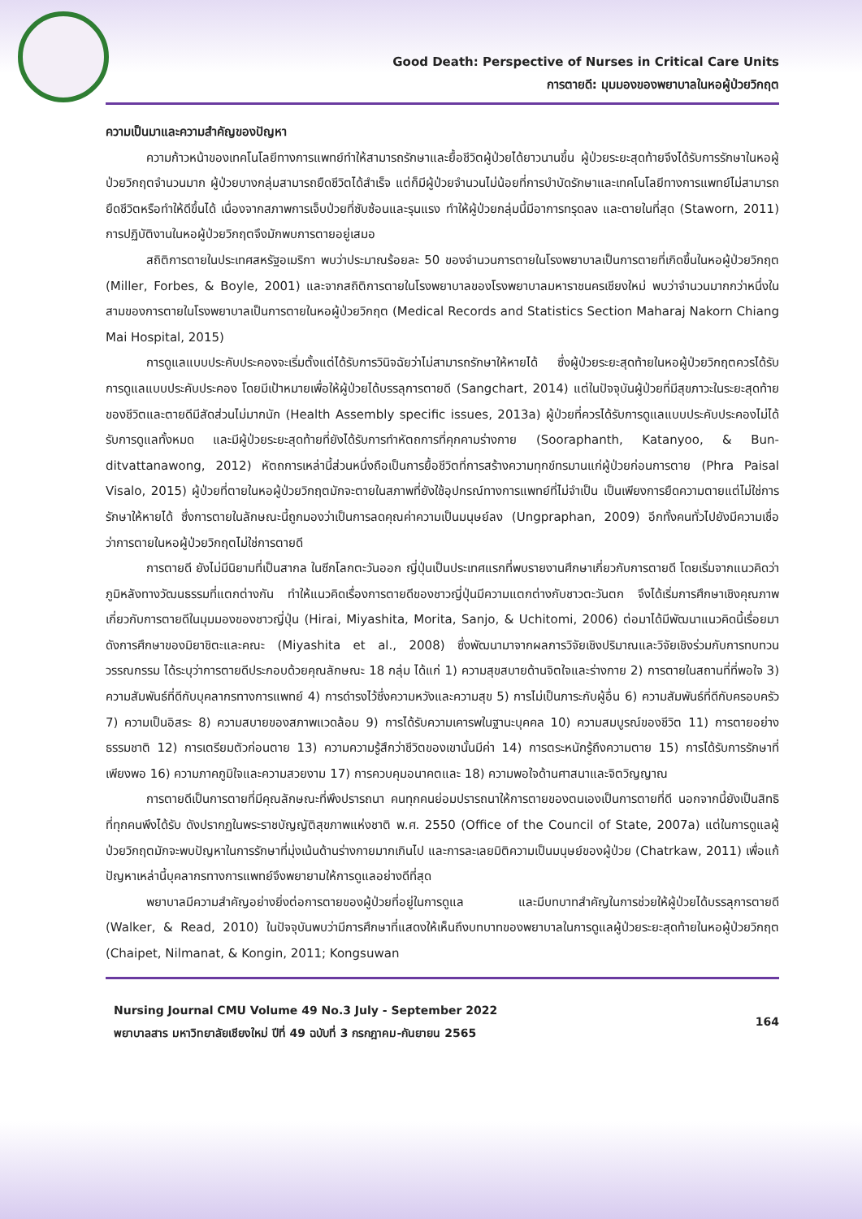Good Death: Perspective of Nurses in Critical Care Units
การตายดี: มุมมองของพยาบาลในหอผู้ป่วยวิกฤต
ความเป็นมาและความสำคัญของปัญหา
ความก้าวหน้าของเทคโนโลยีทางการแพทย์ทำให้สามารถรักษาและยื้อชีวิตผู้ป่วยได้ยาวนานขึ้น ผู้ป่วยระยะสุดท้ายจึงได้รับการรักษาในหอผู้ป่วยวิกฤตจำนวนมาก ผู้ป่วยบางกลุ่มสามารถยืดชีวิตได้สำเร็จ แต่ก็มีผู้ป่วยจำนวนไม่น้อยที่การบำบัดรักษาและเทคโนโลยีทางการแพทย์ไม่สามารถยืดชีวิตหรือทำให้ดีขึ้นได้ เนื่องจากสภาพการเจ็บป่วยที่ซับซ้อนและรุนแรง ทำให้ผู้ป่วยกลุ่มนี้มีอาการทรุดลง และตายในที่สุด (Staworn, 2011) การปฏิบัติงานในหอผู้ป่วยวิกฤตจึงมักพบการตายอยู่เสมอ
สถิติการตายในประเทศสหรัฐอเมริกา พบว่าประมาณร้อยละ 50 ของจำนวนการตายในโรงพยาบาลเป็นการตายที่เกิดขึ้นในหอผู้ป่วยวิกฤต (Miller, Forbes, & Boyle, 2001) และจากสถิติการตายในโรงพยาบาลของโรงพยาบาลมหาราชนครเชียงใหม่ พบว่าจำนวนมากกว่าหนึ่งในสามของการตายในโรงพยาบาลเป็นการตายในหอผู้ป่วยวิกฤต (Medical Records and Statistics Section Maharaj Nakorn Chiang Mai Hospital, 2015)
การดูแลแบบประคับประคองจะเริ่มตั้งแต่ได้รับการวินิจฉัยว่าไม่สามารถรักษาให้หายได้ ซึ่งผู้ป่วยระยะสุดท้ายในหอผู้ป่วยวิกฤตควรได้รับการดูแลแบบประคับประคอง โดยมีเป้าหมายเพื่อให้ผู้ป่วยได้บรรลุการตายดี (Sangchart, 2014) แต่ในปัจจุบันผู้ป่วยที่มีสุขภาวะในระยะสุดท้ายของชีวิตและตายดีมีสัดส่วนไม่มากนัก (Health Assembly specific issues, 2013a) ผู้ป่วยที่ควรได้รับการดูแลแบบประคับประคองไม่ได้รับการดูแลทั้งหมด และมีผู้ป่วยระยะสุดท้ายที่ยังได้รับการทำหัตถการที่คุกคามร่างกาย (Sooraphanth, Katanyoo, & Bun-ditvattanawong, 2012) หัตถการเหล่านี้ส่วนหนึ่งถือเป็นการยื้อชีวิตที่การสร้างความทุกข์ทรมานแก่ผู้ป่วยก่อนการตาย (Phra Paisal Visalo, 2015) ผู้ป่วยที่ตายในหอผู้ป่วยวิกฤตมักจะตายในสภาพที่ยังใช้อุปกรณ์ทางการแพทย์ที่ไม่จำเป็น เป็นเพียงการยืดความตายแต่ไม่ใช่การรักษาให้หายได้ ซึ่งการตายในลักษณะนี้ถูกมองว่าเป็นการลดคุณค่าความเป็นมนุษย์ลง (Ungpraphan, 2009) อีกทั้งคนทั่วไปยังมีความเชื่อว่าการตายในหอผู้ป่วยวิกฤตไม่ใช่การตายดี
การตายดี ยังไม่มีนิยามที่เป็นสากล ในซีกโลกตะวันออก ญี่ปุ่นเป็นประเทศแรกที่พบรายงานศึกษาเกี่ยวกับการตายดี โดยเริ่มจากแนวคิดว่าภูมิหลังทางวัฒนธรรมที่แตกต่างกัน ทำให้แนวคิดเรื่องการตายดีของชาวญี่ปุ่นมีความแตกต่างกับชาวตะวันตก จึงได้เริ่มการศึกษาเชิงคุณภาพเกี่ยวกับการตายดีในมุมมองของชาวญี่ปุ่น (Hirai, Miyashita, Morita, Sanjo, & Uchitomi, 2006) ต่อมาได้มีพัฒนาแนวคิดนี้เรื่อยมา ดังการศึกษาของมิยาชิตะและคณะ (Miyashita et al., 2008) ซึ่งพัฒนามาจากผลการวิจัยเชิงปริมาณและวิจัยเชิงร่วมกับการทบทวนวรรณกรรม ได้ระบุว่าการตายดีประกอบด้วยคุณลักษณะ 18 กลุ่ม ได้แก่ 1) ความสุขสบายด้านจิตใจและร่างกาย 2) การตายในสถานที่ที่พอใจ 3) ความสัมพันธ์ที่ดีกับบุคลากรทางการแพทย์ 4) การดำรงไว้ซึ่งความหวังและความสุข 5) การไม่เป็นภาระกับผู้อื่น 6) ความสัมพันธ์ที่ดีกับครอบครัว 7) ความเป็นอิสระ 8) ความสบายของสภาพแวดล้อม 9) การได้รับความเคารพในฐานะบุคคล 10) ความสมบูรณ์ของชีวิต 11) การตายอย่างธรรมชาติ 12) การเตรียมตัวก่อนตาย 13) ความความรู้สึกว่าชีวิตของเขานั้นมีค่า 14) การตระหนักรู้ถึงความตาย 15) การได้รับการรักษาที่เพียงพอ 16) ความภาคภูมิใจและความสวยงาม 17) การควบคุมอนาคตและ 18) ความพอใจด้านศาสนาและจิตวิญญาณ
การตายดีเป็นการตายที่มีคุณลักษณะที่พึงปรารถนา คนทุกคนย่อมปรารถนาให้การตายของตนเองเป็นการตายที่ดี นอกจากนี้ยังเป็นสิทธิที่ทุกคนพึงได้รับ ดังปรากฏในพระราชบัญญัติสุขภาพแห่งชาติ พ.ศ. 2550 (Office of the Council of State, 2007a) แต่ในการดูแลผู้ป่วยวิกฤตมักจะพบปัญหาในการรักษาที่มุ่งเน้นด้านร่างกายมากเกินไป และการละเลยมิติความเป็นมนุษย์ของผู้ป่วย (Chatrkaw, 2011) เพื่อแก้ปัญหาเหล่านี้บุคลากรทางการแพทย์จึงพยายามให้การดูแลอย่างดีที่สุด
พยาบาลมีความสำคัญอย่างยิ่งต่อการตายของผู้ป่วยที่อยู่ในการดูแล และมีบทบาทสำคัญในการช่วยให้ผู้ป่วยได้บรรลุการตายดี (Walker, & Read, 2010) ในปัจจุบันพบว่ามีการศึกษาที่แสดงให้เห็นถึงบทบาทของพยาบาลในการดูแลผู้ป่วยระยะสุดท้ายในหอผู้ป่วยวิกฤต (Chaipet, Nilmanat, & Kongin, 2011; Kongsuwan
Nursing Journal CMU Volume 49 No.3 July - September 2022
พยาบาลสาร มหาวิทยาลัยเชียงใหม่ ปีที่ 49 ฉบับที่ 3 กรกฎาคม-กันยายน 2565
164